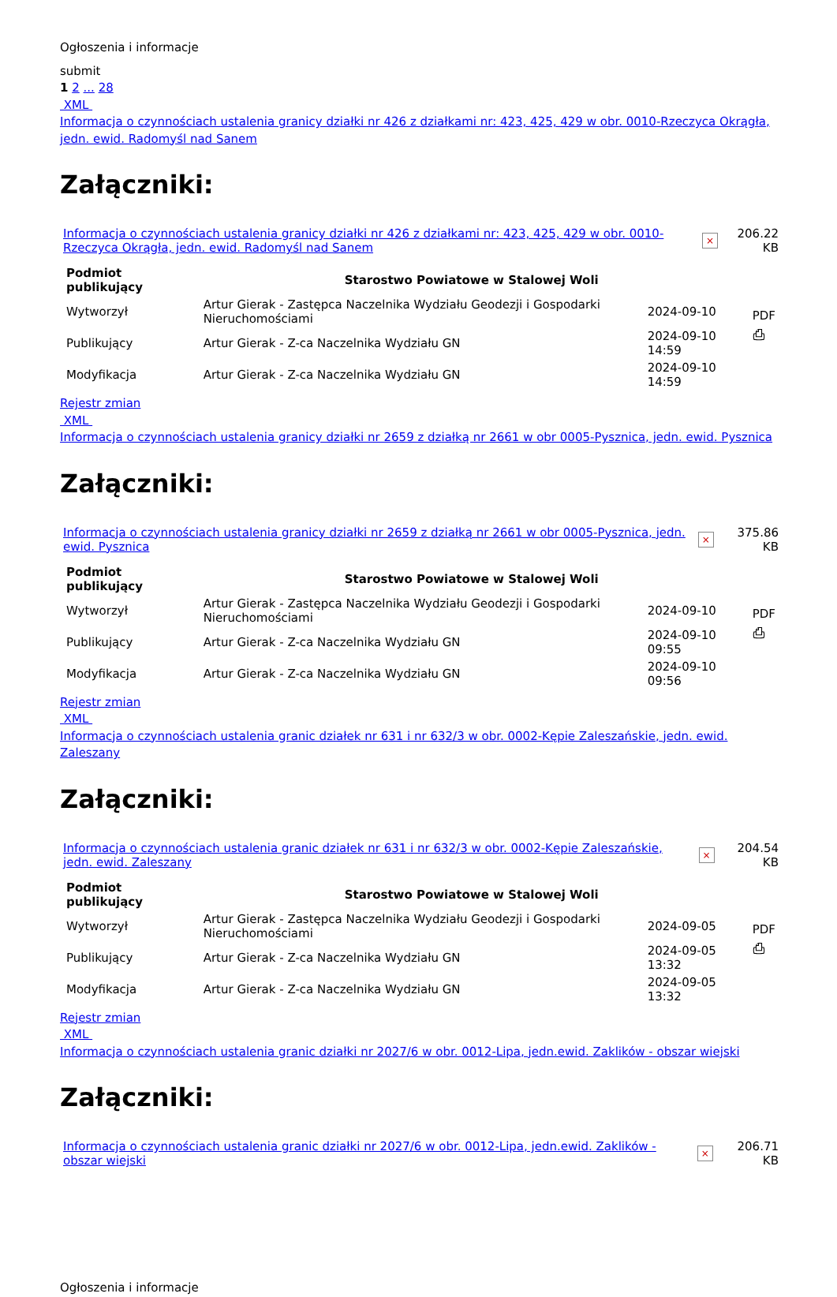Ogłoszenia i informacje
submit
1 2 ... 28
XML
Informacja o czynnościach ustalenia granicy działki nr 426 z działkami nr: 423, 425, 429 w obr. 0010-Rzeczyca Okrągła, jedn. ewid. Radomyśl nad Sanem
Załączniki:
| Informacja o czynnościach ustalenia granicy działki nr 426 z działkami nr: 423, 425, 429 w obr. 0010-Rzeczyca Okrągła, jedn. ewid. Radomyśl nad Sanem | × | 206.22 KB |
| Podmiot publikujący | Starostwo Powiatowe w Stalowej Woli | | |
| Wytworzył | Artur Gierak - Zastępca Naczelnika Wydziału Geodezji i Gospodarki Nieruchomościami | 2024-09-10 | PDF ⎙ |
| Publikujący | Artur Gierak - Z-ca Naczelnika Wydziału GN | 2024-09-10 14:59 | |
| Modyfikacja | Artur Gierak - Z-ca Naczelnika Wydziału GN | 2024-09-10 14:59 | |
Rejestr zmian
XML
Informacja o czynnościach ustalenia granicy działki nr 2659 z działką nr 2661 w obr 0005-Pysznica, jedn. ewid. Pysznica
Załączniki:
| Informacja o czynnościach ustalenia granicy działki nr 2659 z działką nr 2661 w obr 0005-Pysznica, jedn. ewid. Pysznica | × | 375.86 KB |
| Podmiot publikujący | Starostwo Powiatowe w Stalowej Woli | | |
| Wytworzył | Artur Gierak - Zastępca Naczelnika Wydziału Geodezji i Gospodarki Nieruchomościami | 2024-09-10 | PDF ⎙ |
| Publikujący | Artur Gierak - Z-ca Naczelnika Wydziału GN | 2024-09-10 09:55 | |
| Modyfikacja | Artur Gierak - Z-ca Naczelnika Wydziału GN | 2024-09-10 09:56 | |
Rejestr zmian
XML
Informacja o czynnościach ustalenia granic działek nr 631 i nr 632/3 w obr. 0002-Kępie Zaleszańskie, jedn. ewid. Zaleszany
Załączniki:
| Informacja o czynnościach ustalenia granic działek nr 631 i nr 632/3 w obr. 0002-Kępie Zaleszańskie, jedn. ewid. Zaleszany | × | 204.54 KB |
| Podmiot publikujący | Starostwo Powiatowe w Stalowej Woli | | |
| Wytworzył | Artur Gierak - Zastępca Naczelnika Wydziału Geodezji i Gospodarki Nieruchomościami | 2024-09-05 | PDF ⎙ |
| Publikujący | Artur Gierak - Z-ca Naczelnika Wydziału GN | 2024-09-05 13:32 | |
| Modyfikacja | Artur Gierak - Z-ca Naczelnika Wydziału GN | 2024-09-05 13:32 | |
Rejestr zmian
XML
Informacja o czynnościach ustalenia granic działki nr 2027/6 w obr. 0012-Lipa, jedn.ewid. Zaklików - obszar wiejski
Załączniki:
| Informacja o czynnościach ustalenia granic działki nr 2027/6 w obr. 0012-Lipa, jedn.ewid. Zaklików - obszar wiejski | × | 206.71 KB |
Ogłoszenia i informacje